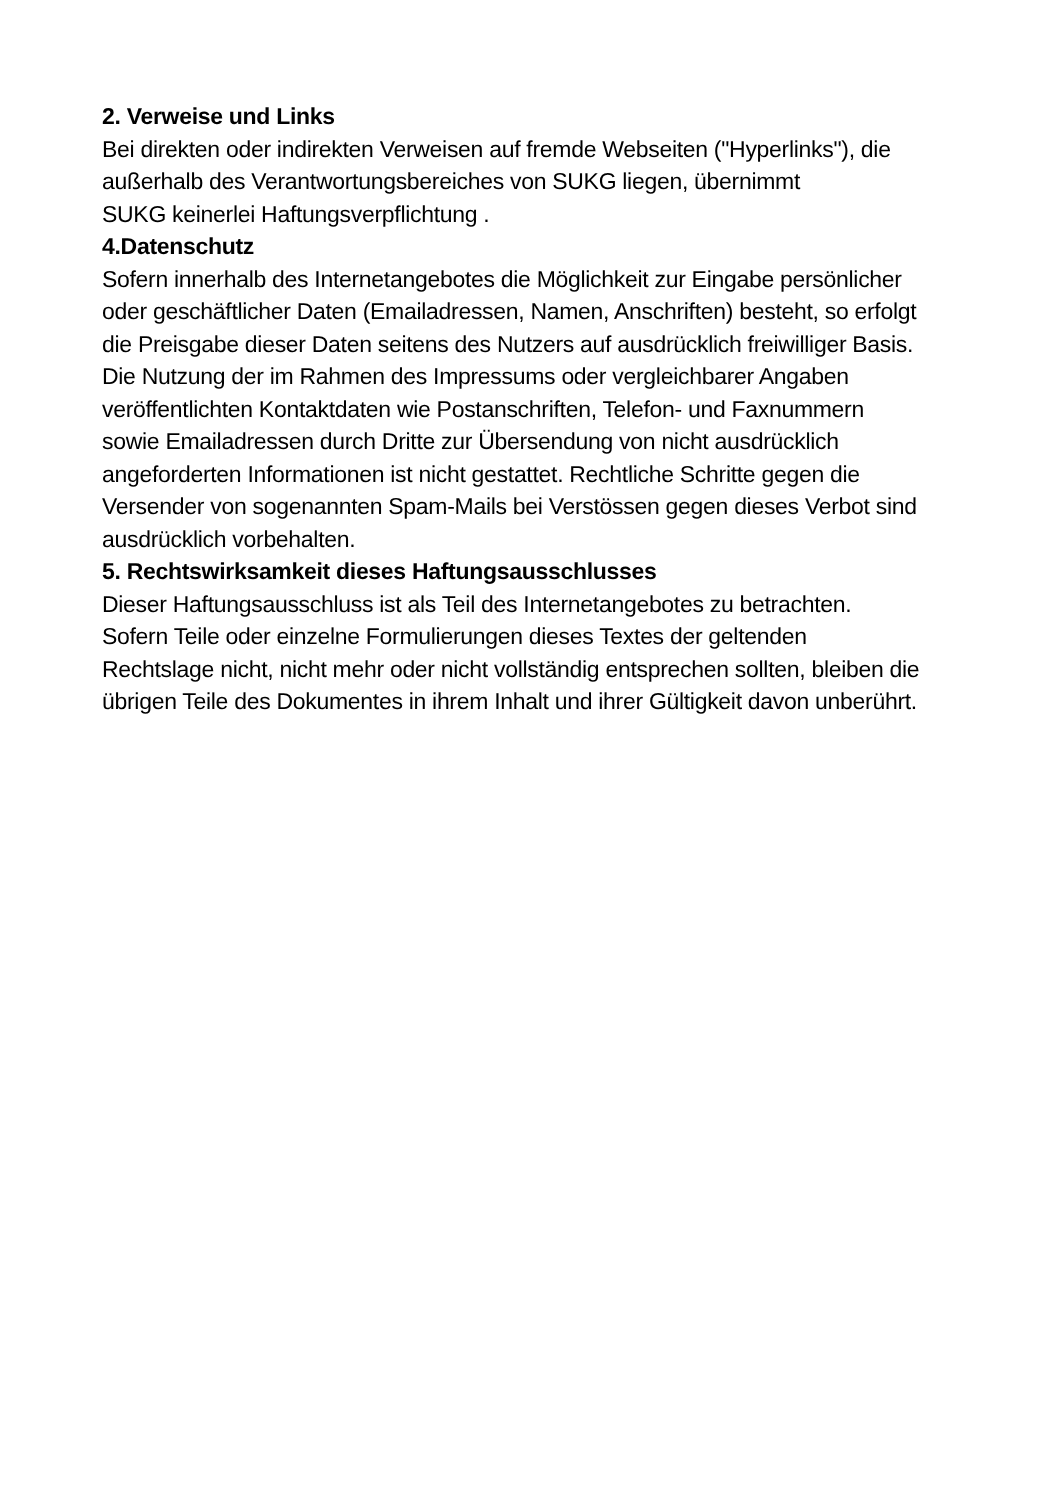2. Verweise und Links
Bei direkten oder indirekten Verweisen auf fremde Webseiten ("Hyperlinks"), die
außerhalb des Verantwortungsbereiches von SUKG liegen, übernimmt
SUKG keinerlei Haftungsverpflichtung .
4.Datenschutz
Sofern innerhalb des Internetangebotes die Möglichkeit zur Eingabe persönlicher
oder geschäftlicher Daten (Emailadressen, Namen, Anschriften) besteht, so erfolgt
die Preisgabe dieser Daten seitens des Nutzers auf ausdrücklich freiwilliger Basis.
Die Nutzung der im Rahmen des Impressums oder vergleichbarer Angaben
veröffentlichten Kontaktdaten wie Postanschriften, Telefon- und Faxnummern
sowie Emailadressen durch Dritte zur Übersendung von nicht ausdrücklich
angeforderten Informationen ist nicht gestattet. Rechtliche Schritte gegen die
Versender von sogenannten Spam-Mails bei Verstössen gegen dieses Verbot sind
ausdrücklich vorbehalten.
5. Rechtswirksamkeit dieses Haftungsausschlusses
Dieser Haftungsausschluss ist als Teil des Internetangebotes zu betrachten.
Sofern Teile oder einzelne Formulierungen dieses Textes der geltenden
Rechtslage nicht, nicht mehr oder nicht vollständig entsprechen sollten, bleiben die
übrigen Teile des Dokumentes in ihrem Inhalt und ihrer Gültigkeit davon unberührt.